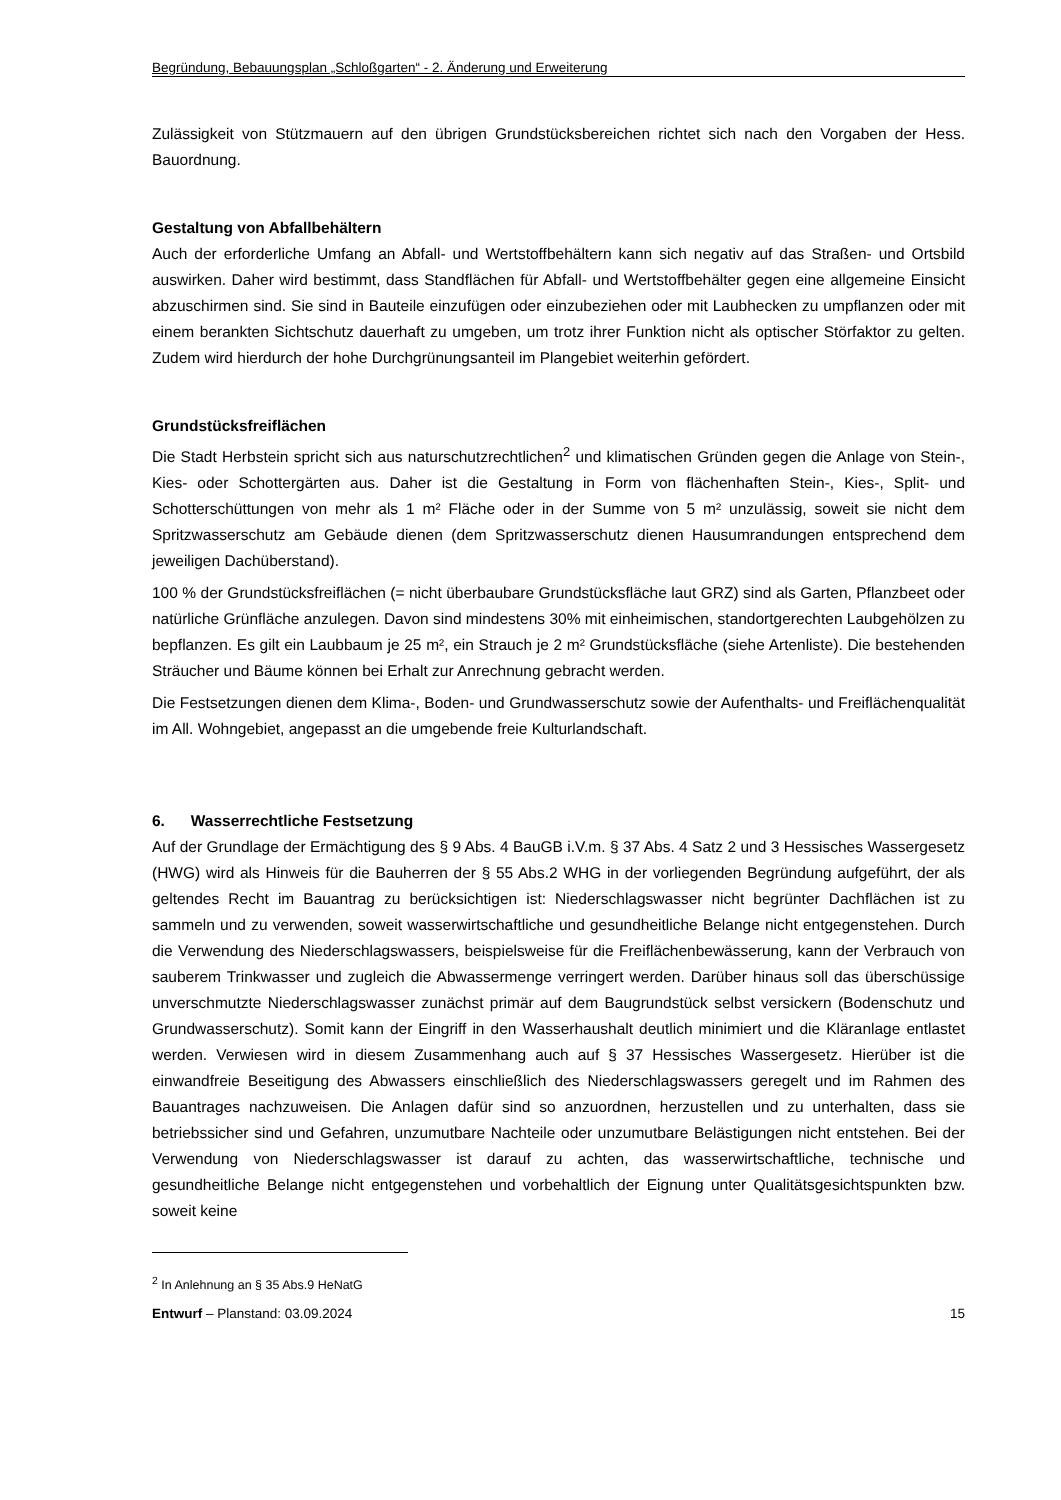Begründung, Bebauungsplan „Schloßgarten“ - 2. Änderung und Erweiterung
Zulässigkeit von Stützmauern auf den übrigen Grundstücksbereichen richtet sich nach den Vorgaben der Hess. Bauordnung.
Gestaltung von Abfallbehältern
Auch der erforderliche Umfang an Abfall- und Wertstoffbehältern kann sich negativ auf das Straßen- und Ortsbild auswirken. Daher wird bestimmt, dass Standflächen für Abfall- und Wertstoffbehälter gegen eine allgemeine Einsicht abzuschirmen sind. Sie sind in Bauteile einzufügen oder einzubeziehen oder mit Laubhecken zu umpflanzen oder mit einem berankten Sichtschutz dauerhaft zu umgeben, um trotz ihrer Funktion nicht als optischer Störfaktor zu gelten. Zudem wird hierdurch der hohe Durchgrünungsanteil im Plangebiet weiterhin gefördert.
Grundstücksfreiflächen
Die Stadt Herbstein spricht sich aus naturschutzrechtlichen<sup>2</sup> und klimatischen Gründen gegen die Anlage von Stein-, Kies- oder Schottergärten aus. Daher ist die Gestaltung in Form von flächenhaften Stein-, Kies-, Split- und Schotterschüttungen von mehr als 1 m² Fläche oder in der Summe von 5 m² unzulässig, soweit sie nicht dem Spritzwasserschutz am Gebäude dienen (dem Spritzwasserschutz dienen Hausumrandungen entsprechend dem jeweiligen Dachüberstand).
100 % der Grundstücksfreiflächen (= nicht überbaubare Grundstücksfläche laut GRZ) sind als Garten, Pflanzbeet oder natürliche Grünfläche anzulegen. Davon sind mindestens 30% mit einheimischen, standortgerechten Laubgehölzen zu bepflanzen. Es gilt ein Laubbaum je 25 m², ein Strauch je 2 m² Grundstücksfläche (siehe Artenliste). Die bestehenden Sträucher und Bäume können bei Erhalt zur Anrechnung gebracht werden.
Die Festsetzungen dienen dem Klima-, Boden- und Grundwasserschutz sowie der Aufenthalts- und Freiflächenqualität im All. Wohngebiet, angepasst an die umgebende freie Kulturlandschaft.
6. Wasserrechtliche Festsetzung
Auf der Grundlage der Ermächtigung des § 9 Abs. 4 BauGB i.V.m. § 37 Abs. 4 Satz 2 und 3 Hessisches Wassergesetz (HWG) wird als Hinweis für die Bauherren der § 55 Abs.2 WHG in der vorliegenden Begründung aufgeführt, der als geltendes Recht im Bauantrag zu berücksichtigen ist: Niederschlagswasser nicht begrünter Dachflächen ist zu sammeln und zu verwenden, soweit wasserwirtschaftliche und gesundheitliche Belange nicht entgegenstehen. Durch die Verwendung des Niederschlagswassers, beispielsweise für die Freiflächenbewässerung, kann der Verbrauch von sauberem Trinkwasser und zugleich die Abwassermenge verringert werden. Darüber hinaus soll das überschüssige unverschmutzte Niederschlagswasser zunächst primär auf dem Baugrundstück selbst versickern (Bodenschutz und Grundwasserschutz). Somit kann der Eingriff in den Wasserhaushalt deutlich minimiert und die Kläranlage entlastet werden. Verwiesen wird in diesem Zusammenhang auch auf § 37 Hessisches Wassergesetz. Hierüber ist die einwandfreie Beseitigung des Abwassers einschließlich des Niederschlagswassers geregelt und im Rahmen des Bauantrages nachzuweisen. Die Anlagen dafür sind so anzuordnen, herzustellen und zu unterhalten, dass sie betriebssicher sind und Gefahren, unzumutbare Nachteile oder unzumutbare Belästigungen nicht entstehen. Bei der Verwendung von Niederschlagswasser ist darauf zu achten, das wasserwirtschaftliche, technische und gesundheitliche Belange nicht entgegenstehen und vorbehaltlich der Eignung unter Qualitätsgesichtspunkten bzw. soweit keine
<sup>2</sup> In Anlehnung an § 35 Abs.9 HeNatG
Entwurf – Planstand: 03.09.2024 15